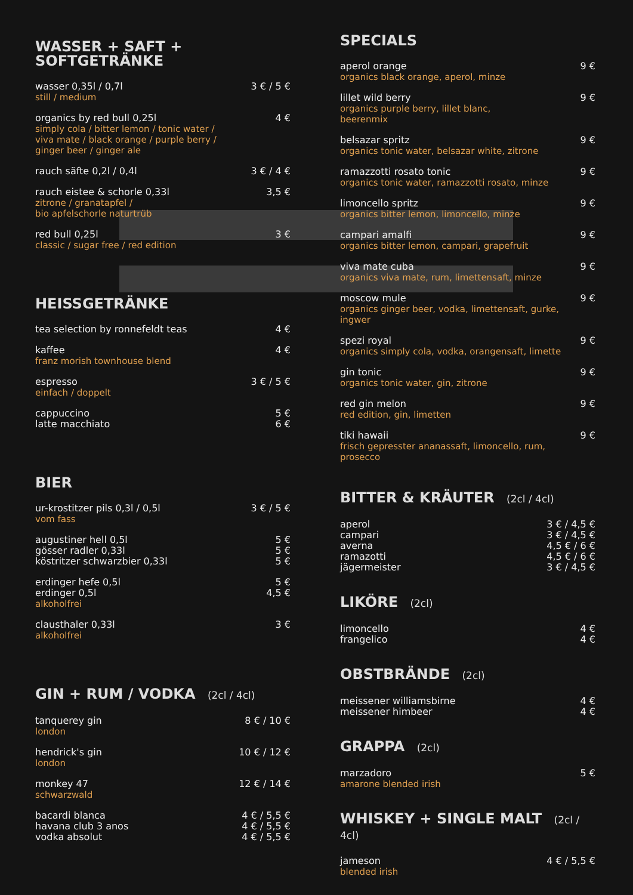WASSER + SAFT +
SOFTGETRÄNKE
wasser 0,35l / 0,7l
still / medium
3 € / 5 €
organics by red bull 0,25l
simply cola / bitter lemon / tonic water /
viva mate / black orange / purple berry /
ginger beer / ginger ale
4 €
rauch säfte 0,2l / 0,4l 3 € / 4 €
rauch eistee & schorle 0,33l
zitrone / granatapfel /
bio apfelschorle naturtrüb
3,5 €
red bull 0,25l
classic / sugar free / red edition
3 €
HEISSGETRÄNKE
tea selection by ronnefeldt teas
4 €
kaffee
franz morish townhouse blend
4 €
espresso
einfach / doppelt
3 € / 5 €
cappuccino
latte macchiato
5 €
6 €
BIER
ur-krostitzer pils 0,3l / 0,5l
vom fass
3 € / 5 €
augustiner hell 0,5l
gösser radler 0,33l
köstritzer schwarzbier 0,33l
5 €
5 €
5 €
erdinger hefe 0,5l
erdinger 0,5l
alkoholfrei
5 €
4,5 €
clausthaler 0,33l
alkoholfrei
3 €
GIN + RUM / VODKA (2cl / 4cl)
tanquerey gin
london
8 € / 10 €
hendrick's gin
london
10 € / 12 €
monkey 47
schwarzwald
12 € / 14 €
bacardi blanca
havana club 3 anos
vodka absolut
4 € / 5,5 €
4 € / 5,5 €
4 € / 5,5 €
SPECIALS
aperol orange
organics black orange, aperol, minze
9 €
lillet wild berry
organics purple berry, lillet blanc,
beerenmix
9 €
belsazar spritz
organics tonic water, belsazar white, zitrone
9 €
ramazzotti rosato tonic
organics tonic water, ramazzotti rosato, minze
9 €
limoncello spritz
organics bitter lemon, limoncello, minze
9 €
campari amalfi
organics bitter lemon, campari, grapefruit
9 €
viva mate cuba
organics viva mate, rum, limettensaft, minze
9 €
moscow mule
organics ginger beer, vodka, limettensaft, gurke,
ingwer
9 €
spezi royal
organics simply cola, vodka, orangensaft, limette
9 €
gin tonic
organics tonic water, gin, zitrone
9 €
red gin melon
red edition, gin, limetten
9 €
tiki hawaii
frisch gepresster ananassaft, limoncello, rum,
prosecco
9 €
BITTER & KRÄUTER (2cl / 4cl)
aperol
campari
averna
ramazotti
jägermeister
3 € / 4,5 €
3 € / 4,5 €
4,5 € / 6 €
4,5 € / 6 €
3 € / 4,5 €
LIKÖRE (2cl)
limoncello
frangelico
4 €
4 €
OBSTBRÄNDE (2cl)
meissener williamsbirne
meissener himbeer
4 €
4 €
GRAPPA (2cl)
marzadoro
amarone blended irish
5 €
WHISKEY + SINGLE MALT (2cl / 4cl)
jameson
blended irish
4 € / 5,5 €